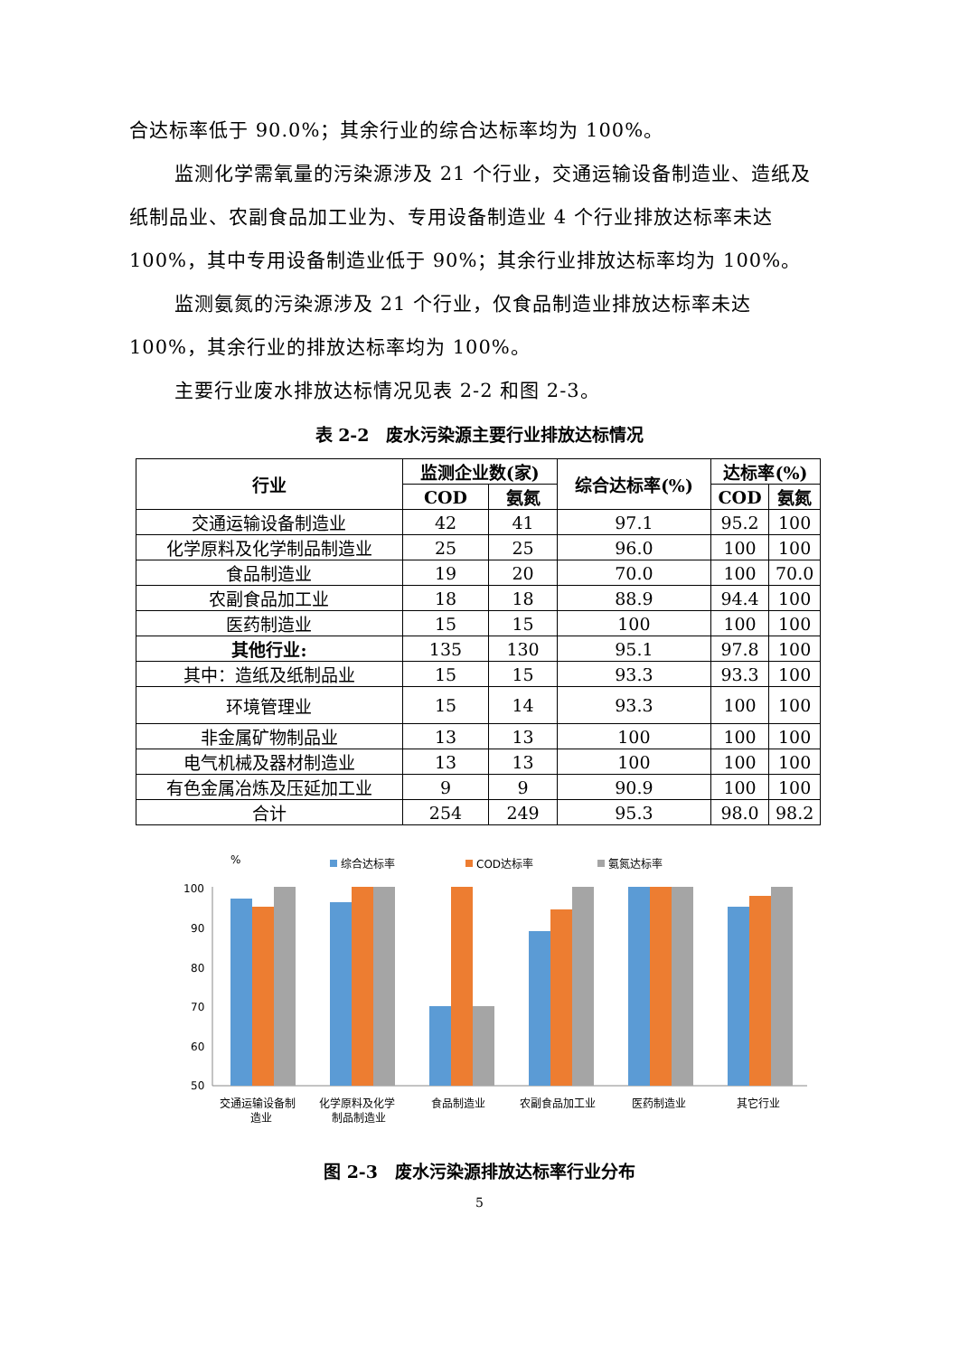合达标率低于 90.0%；其余行业的综合达标率均为 100%。
监测化学需氧量的污染源涉及 21 个行业，交通运输设备制造业、造纸及纸制品业、农副食品加工业为、专用设备制造业 4 个行业排放达标率未达 100%，其中专用设备制造业低于 90%；其余行业排放达标率均为 100%。
监测氨氮的污染源涉及 21 个行业，仅食品制造业排放达标率未达 100%，其余行业的排放达标率均为 100%。
主要行业废水排放达标情况见表 2-2 和图 2-3。
表 2-2　废水污染源主要行业排放达标情况
| 行业 | 监测企业数(家) | | 综合达标率(%) | 达标率(%) | |
| --- | --- | --- | --- | --- | --- |
| | COD | 氨氮 | | COD | 氨氮 |
| 交通运输设备制造业 | 42 | 41 | 97.1 | 95.2 | 100 |
| 化学原料及化学制品制造业 | 25 | 25 | 96.0 | 100 | 100 |
| 食品制造业 | 19 | 20 | 70.0 | 100 | 70.0 |
| 农副食品加工业 | 18 | 18 | 88.9 | 94.4 | 100 |
| 医药制造业 | 15 | 15 | 100 | 100 | 100 |
| 其他行业: | 135 | 130 | 95.1 | 97.8 | 100 |
| 其中：造纸及纸制品业 | 15 | 15 | 93.3 | 93.3 | 100 |
| 环境管理业 | 15 | 14 | 93.3 | 100 | 100 |
| 非金属矿物制品业 | 13 | 13 | 100 | 100 | 100 |
| 电气机械及器材制造业 | 13 | 13 | 100 | 100 | 100 |
| 有色金属冶炼及压延加工业 | 9 | 9 | 90.9 | 100 | 100 |
| 合计 | 254 | 249 | 95.3 | 98.0 | 98.2 |
%
综合达标率
COD达标率
氨氮达标率
100
90
80
70
60
50
交通运输设备制
造业
化学原料及化学
制品制造业
食品制造业
农副食品加工业
医药制造业
其它行业
图 2-3　废水污染源排放达标率行业分布
5